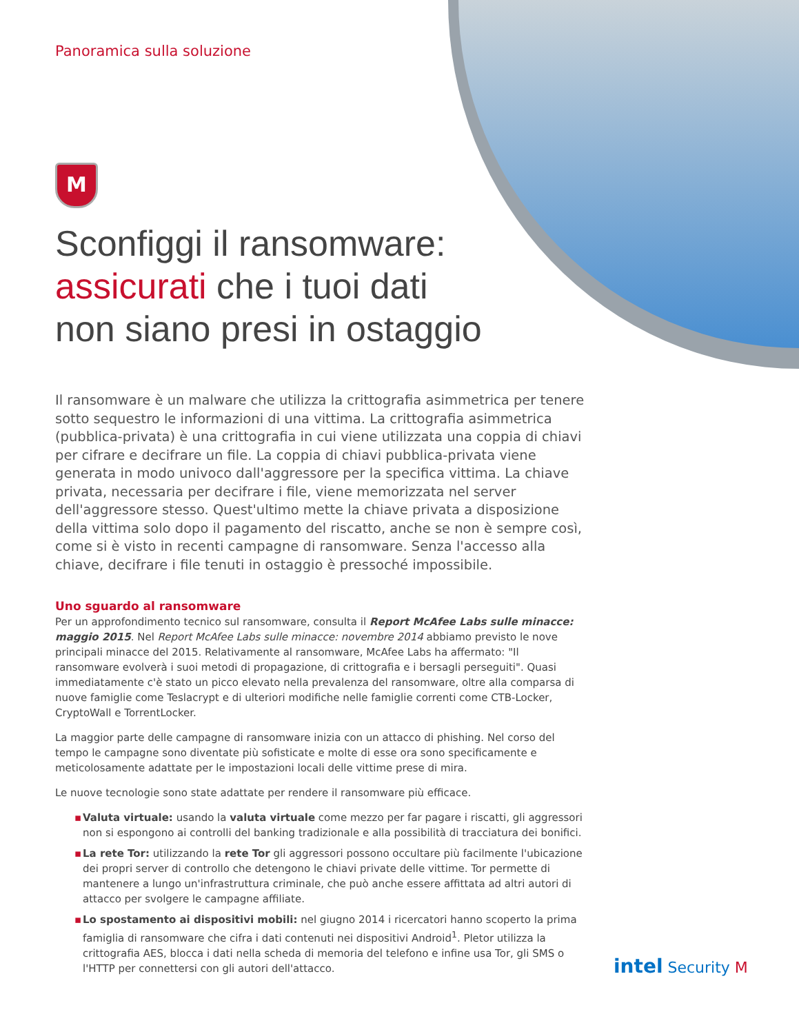Panoramica sulla soluzione
M
Sconfiggi il ransomware:
assicurati che i tuoi dati
non siano presi in ostaggio
Il ransomware è un malware che utilizza la crittografia asimmetrica per tenere sotto sequestro le informazioni di una vittima. La crittografia asimmetrica (pubblica-privata) è una crittografia in cui viene utilizzata una coppia di chiavi per cifrare e decifrare un file. La coppia di chiavi pubblica-privata viene generata in modo univoco dall'aggressore per la specifica vittima. La chiave privata, necessaria per decifrare i file, viene memorizzata nel server dell'aggressore stesso. Quest'ultimo mette la chiave privata a disposizione della vittima solo dopo il pagamento del riscatto, anche se non è sempre così, come si è visto in recenti campagne di ransomware. Senza l'accesso alla chiave, decifrare i file tenuti in ostaggio è pressoché impossibile.
Uno sguardo al ransomware
Per un approfondimento tecnico sul ransomware, consulta il Report McAfee Labs sulle minacce: maggio 2015. Nel Report McAfee Labs sulle minacce: novembre 2014 abbiamo previsto le nove principali minacce del 2015. Relativamente al ransomware, McAfee Labs ha affermato: "Il ransomware evolverà i suoi metodi di propagazione, di crittografia e i bersagli perseguiti". Quasi immediatamente c'è stato un picco elevato nella prevalenza del ransomware, oltre alla comparsa di nuove famiglie come Teslacrypt e di ulteriori modifiche nelle famiglie correnti come CTB-Locker, CryptoWall e TorrentLocker.
La maggior parte delle campagne di ransomware inizia con un attacco di phishing. Nel corso del tempo le campagne sono diventate più sofisticate e molte di esse ora sono specificamente e meticolosamente adattate per le impostazioni locali delle vittime prese di mira.
Le nuove tecnologie sono state adattate per rendere il ransomware più efficace.
▪ Valuta virtuale: usando la valuta virtuale come mezzo per far pagare i riscatti, gli aggressori non si espongono ai controlli del banking tradizionale e alla possibilità di tracciatura dei bonifici.
▪ La rete Tor: utilizzando la rete Tor gli aggressori possono occultare più facilmente l'ubicazione dei propri server di controllo che detengono le chiavi private delle vittime. Tor permette di mantenere a lungo un'infrastruttura criminale, che può anche essere affittata ad altri autori di attacco per svolgere le campagne affiliate.
▪ Lo spostamento ai dispositivi mobili: nel giugno 2014 i ricercatori hanno scoperto la prima famiglia di ransomware che cifra i dati contenuti nei dispositivi Android<sup>1</sup>. Pletor utilizza la crittografia AES, blocca i dati nella scheda di memoria del telefono e infine usa Tor, gli SMS o l'HTTP per connettersi con gli autori dell'attacco.
intel Security M